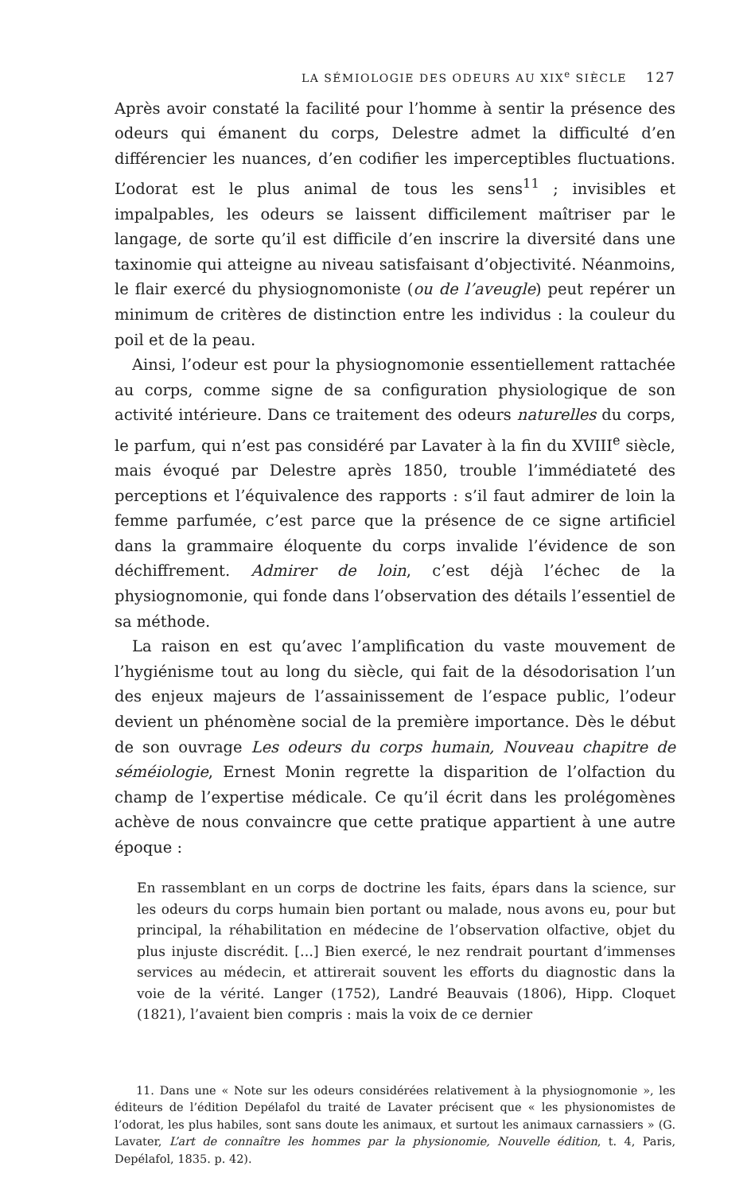LA SÉMIOLOGIE DES ODEURS AU XIX<sup>e</sup> SIÈCLE 127
Après avoir constaté la facilité pour l’homme à sentir la présence des odeurs qui émanent du corps, Delestre admet la difficulté d’en différencier les nuances, d’en codifier les imperceptibles fluctuations. L’odorat est le plus animal de tous les sens<sup>11</sup> ; invisibles et impalpables, les odeurs se laissent difficilement maîtriser par le langage, de sorte qu’il est difficile d’en inscrire la diversité dans une taxinomie qui atteigne au niveau satisfaisant d’objectivité. Néanmoins, le flair exercé du physiognomoniste (ou de l’aveugle) peut repérer un minimum de critères de distinction entre les individus : la couleur du poil et de la peau.
Ainsi, l’odeur est pour la physiognomonie essentiellement rattachée au corps, comme signe de sa configuration physiologique de son activité intérieure. Dans ce traitement des odeurs naturelles du corps, le parfum, qui n’est pas considéré par Lavater à la fin du XVIII<sup>e</sup> siècle, mais évoqué par Delestre après 1850, trouble l’immédiateté des perceptions et l’équivalence des rapports : s’il faut admirer de loin la femme parfumée, c’est parce que la présence de ce signe artificiel dans la grammaire éloquente du corps invalide l’évidence de son déchiffrement. Admirer de loin, c’est déjà l’échec de la physiognomonie, qui fonde dans l’observation des détails l’essentiel de sa méthode.
La raison en est qu’avec l’amplification du vaste mouvement de l’hygiénisme tout au long du siècle, qui fait de la désodorisation l’un des enjeux majeurs de l’assainissement de l’espace public, l’odeur devient un phénomène social de la première importance. Dès le début de son ouvrage Les odeurs du corps humain, Nouveau chapitre de séméiologie, Ernest Monin regrette la disparition de l’olfaction du champ de l’expertise médicale. Ce qu’il écrit dans les prolégomènes achève de nous convaincre que cette pratique appartient à une autre époque :
En rassemblant en un corps de doctrine les faits, épars dans la science, sur les odeurs du corps humain bien portant ou malade, nous avons eu, pour but principal, la réhabilitation en médecine de l’observation olfactive, objet du plus injuste discrédit. […] Bien exercé, le nez rendrait pourtant d’immenses services au médecin, et attirerait souvent les efforts du diagnostic dans la voie de la vérité. Langer (1752), Landré Beauvais (1806), Hipp. Cloquet (1821), l’avaient bien compris : mais la voix de ce dernier
11. Dans une « Note sur les odeurs considérées relativement à la physiognomonie », les éditeurs de l’édition Depélafol du traité de Lavater précisent que « les physionomistes de l’odorat, les plus habiles, sont sans doute les animaux, et surtout les animaux carnassiers » (G. Lavater, L’art de connaître les hommes par la physionomie, Nouvelle édition, t. 4, Paris, Depélafol, 1835. p. 42).